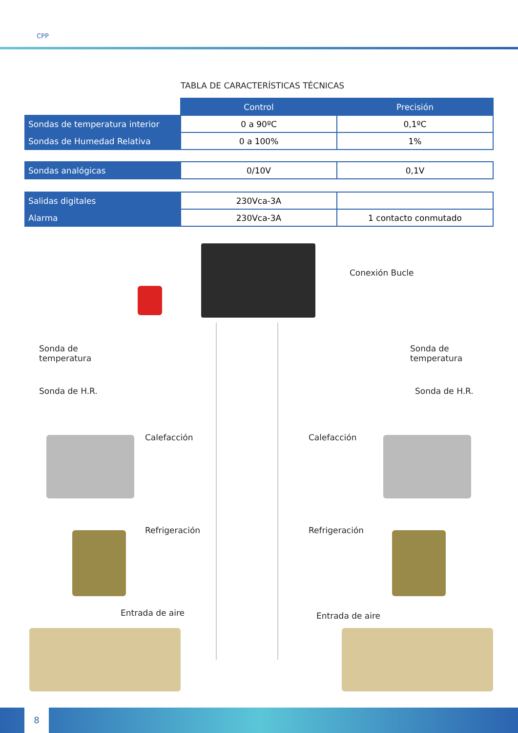CPP
TABLA DE CARACTERÍSTICAS TÉCNICAS
| | Control | Precisión |
| Sondas de temperatura interior | 0 a 90ºC | 0,1ºC |
| Sondas de Humedad Relativa | 0 a 100% | 1% |
| Sondas analógicas | 0/10V | 0,1V |
| Salidas digitales | 230Vca-3A | |
| Alarma | 230Vca-3A | 1 contacto conmutado |
Conexión Bucle
Sonda de
temperatura
Sonda de
temperatura
Sonda de H.R. Sonda de H.R.
Calefacción Calefacción
Refrigeración Refrigeración
Entrada de aire Entrada de aire
8